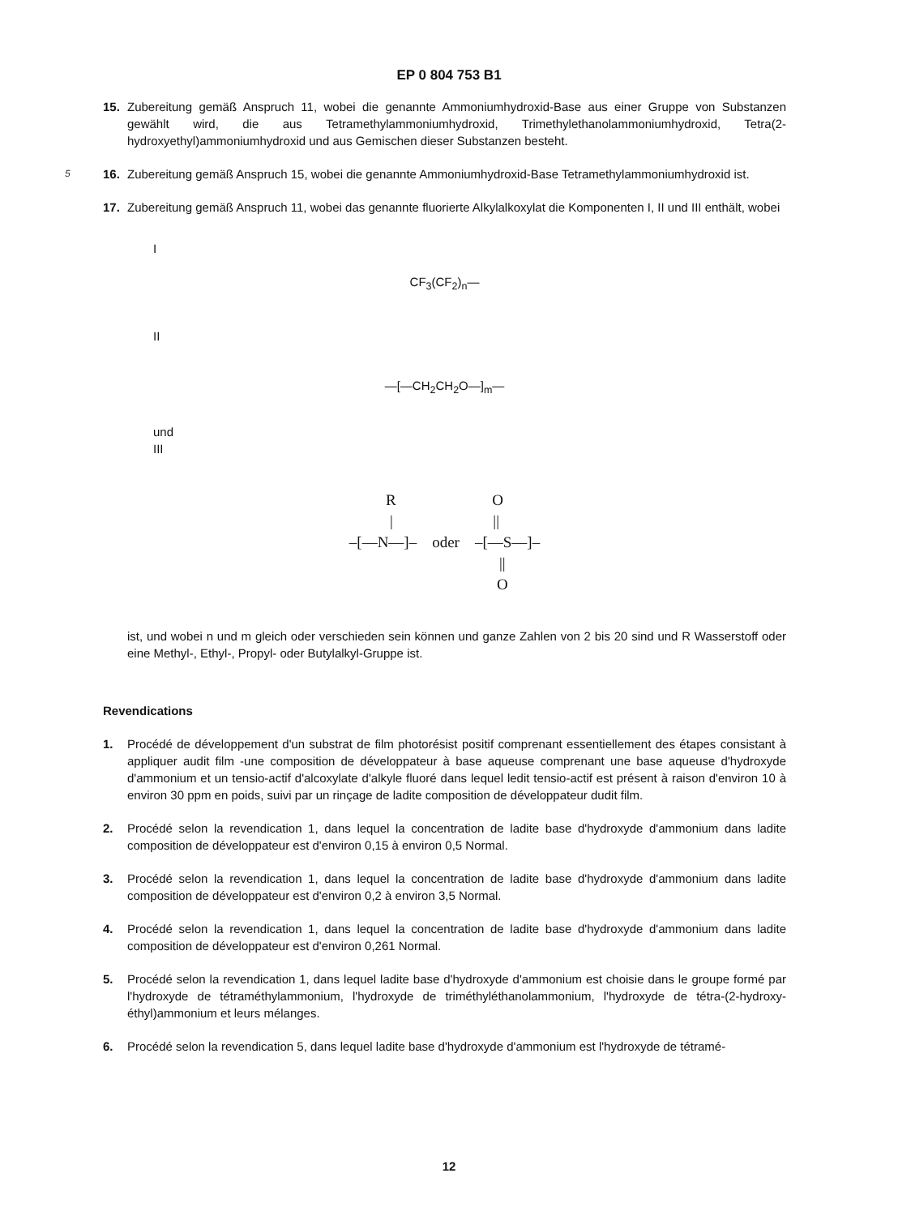EP 0 804 753 B1
15. Zubereitung gemäß Anspruch 11, wobei die genannte Ammoniumhydroxid-Base aus einer Gruppe von Substanzen gewählt wird, die aus Tetramethylammoniumhydroxid, Trimethylethanolammoniumhydroxid, Tetra(2-hydroxyethyl)ammoniumhydroxid und aus Gemischen dieser Substanzen besteht.
5
16. Zubereitung gemäß Anspruch 15, wobei die genannte Ammoniumhydroxid-Base Tetramethylammoniumhydroxid ist.
17. Zubereitung gemäß Anspruch 11, wobei das genannte fluorierte Alkylalkoxylat die Komponenten I, II und III enthält, wobei
I
CF<sub>3</sub>(CF<sub>2</sub>)<sub>n</sub>—
II
—[—CH<sub>2</sub>CH<sub>2</sub>O—]<sub>m</sub>—
und
III
R O
| ||
–[—N—]– oder –[—S—]–
||
O
ist, und wobei n und m gleich oder verschieden sein können und ganze Zahlen von 2 bis 20 sind und R Wasserstoff oder eine Methyl-, Ethyl-, Propyl- oder Butylalkyl-Gruppe ist.
Revendications
1. Procédé de développement d'un substrat de film photorésist positif comprenant essentiellement des étapes consistant à appliquer audit film -une composition de développateur à base aqueuse comprenant une base aqueuse d'hydroxyde d'ammonium et un tensio-actif d'alcoxylate d'alkyle fluoré dans lequel ledit tensio-actif est présent à raison d'environ 10 à environ 30 ppm en poids, suivi par un rinçage de ladite composition de développateur dudit film.
2. Procédé selon la revendication 1, dans lequel la concentration de ladite base d'hydroxyde d'ammonium dans ladite composition de développateur est d'environ 0,15 à environ 0,5 Normal.
3. Procédé selon la revendication 1, dans lequel la concentration de ladite base d'hydroxyde d'ammonium dans ladite composition de développateur est d'environ 0,2 à environ 3,5 Normal.
4. Procédé selon la revendication 1, dans lequel la concentration de ladite base d'hydroxyde d'ammonium dans ladite composition de développateur est d'environ 0,261 Normal.
5. Procédé selon la revendication 1, dans lequel ladite base d'hydroxyde d'ammonium est choisie dans le groupe formé par l'hydroxyde de tétraméthylammonium, l'hydroxyde de triméthyléthanolammonium, l'hydroxyde de tétra-(2-hydroxy-éthyl)ammonium et leurs mélanges.
6. Procédé selon la revendication 5, dans lequel ladite base d'hydroxyde d'ammonium est l'hydroxyde de tétramé-
12